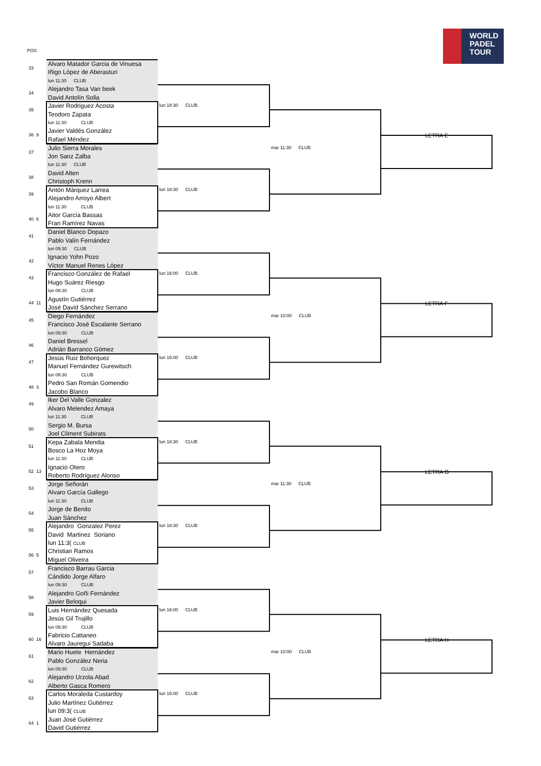POS
WORLD
PADEL
TOUR
33
34
Alvaro Matador Garcia de Vinuesa
Iñigo López de Aberasturi
lun 11:30 CLUB
Alejandro Tasa Van beek
David Antolín Solla
35
36 9
Javier Rodriguez Acosta
Teodoro Zapata
lun 11:30 CLUB
Javier Valdés González
Rafael Méndez
lun 18:30 CLUB
LETRA E
37
38
Julio Sierra Morales
Jon Sanz Zalba
lun 11:30 CLUB
David Alten
Christoph Krenn
mar 11:30 CLUB
39
40 6
Antón Márquez Larrea
Alejandro Arroyo Albert
lun 11:30 CLUB
Aitor García Bassas
Fran Ramírez Navas
lun 18:30 CLUB
41
42
Daniel Blanco Dopazo
Pablo Valín Fernández
lun 09:30 CLUB
Ignacio Yohn Pozo
Víctor Manuel Renes López
43
44 11
Francisco González de Rafael
Hugo Suárez Riesgo
lun 09:30 CLUB
Agustín Gutiérrez
José David Sánchez Serrano
lun 16:00 CLUB
LETRA F
45
46
Diego Fernández
Francisco José Escalante Serrano
lun 09:30 CLUB
Daniel Bressel
Adrián Barranco Gómez
mar 10:00 CLUB
47
48 3
Jesús Ruiz Bohorquez
Manuel Fernández Gurewitsch
lun 09:30 CLUB
Pedro San Román Gomendio
Jacobo Blanco
lun 16:00 CLUB
49
50
Iker Del Valle Gonzalez
Alvaro Melendez Amaya
lun 11:30 CLUB
Sergio M. Bursa
Joel Climent Subirats
51
52 13
Kepa Zabala Mendia
Bosco La Hoz Moya
lun 11:30 CLUB
Ignacio Otero
Roberto Rodríguez Alonso
lun 18:30 CLUB
LETRA G
53
54
Jorge Señorán
Alvaro García Gallego
lun 11:30 CLUB
Jorge de Benito
Juan Sánchez
mar 11:30 CLUB
55
56 5
Alejandro Gonzalez Perez
David Martinez Soriano
lun 11:3( CLUB
Christian Ramos
Miguel Oliveira
lun 18:30 CLUB
57
58
Francisco Barrau Garcia
Cándido Jorge Alfaro
lun 09:30 CLUB
Alejandro Goñi Fernández
Javier Beloqui
59
60 16
Luis Hernández Quesada
Jesús Gil Trujillo
lun 09:30 CLUB
Fabricio Cattaneo
Alvaro Jauregui Sadaba
lun 16:00 CLUB
LETRA H
61
62
Mario Huete Hernández
Pablo González Neria
lun 09:30 CLUB
Alejandro Urzola Abad
Alberto Gasca Romero
mar 10:00 CLUB
63
64 1
Carlos Moraleda Custardoy
Julio Martínez Gutiérrez
lun 09:3( CLUB
Juan José Gutiérrez
David Gutiérrez
lun 16:00 CLUB